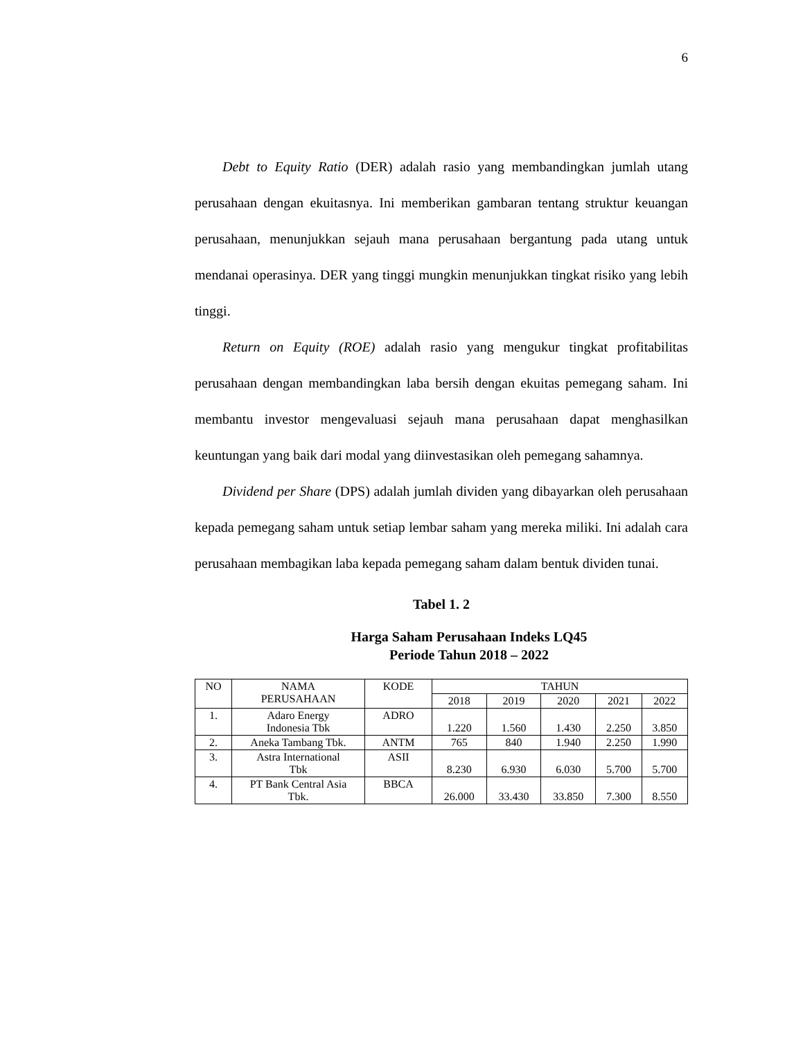6
Debt to Equity Ratio (DER) adalah rasio yang membandingkan jumlah utang perusahaan dengan ekuitasnya. Ini memberikan gambaran tentang struktur keuangan perusahaan, menunjukkan sejauh mana perusahaan bergantung pada utang untuk mendanai operasinya. DER yang tinggi mungkin menunjukkan tingkat risiko yang lebih tinggi.
Return on Equity (ROE) adalah rasio yang mengukur tingkat profitabilitas perusahaan dengan membandingkan laba bersih dengan ekuitas pemegang saham. Ini membantu investor mengevaluasi sejauh mana perusahaan dapat menghasilkan keuntungan yang baik dari modal yang diinvestasikan oleh pemegang sahamnya.
Dividend per Share (DPS) adalah jumlah dividen yang dibayarkan oleh perusahaan kepada pemegang saham untuk setiap lembar saham yang mereka miliki. Ini adalah cara perusahaan membagikan laba kepada pemegang saham dalam bentuk dividen tunai.
Tabel 1. 2
Harga Saham Perusahaan Indeks LQ45
Periode Tahun 2018 – 2022
| NO | NAMA PERUSAHAAN | KODE | TAHUN | | | | |
| --- | --- | --- | --- | --- | --- | --- | --- |
| | | | 2018 | 2019 | 2020 | 2021 | 2022 |
| 1. | Adaro Energy Indonesia Tbk | ADRO | 1.220 | 1.560 | 1.430 | 2.250 | 3.850 |
| 2. | Aneka Tambang Tbk. | ANTM | 765 | 840 | 1.940 | 2.250 | 1.990 |
| 3. | Astra International Tbk | ASII | 8.230 | 6.930 | 6.030 | 5.700 | 5.700 |
| 4. | PT Bank Central Asia Tbk. | BBCA | 26.000 | 33.430 | 33.850 | 7.300 | 8.550 |